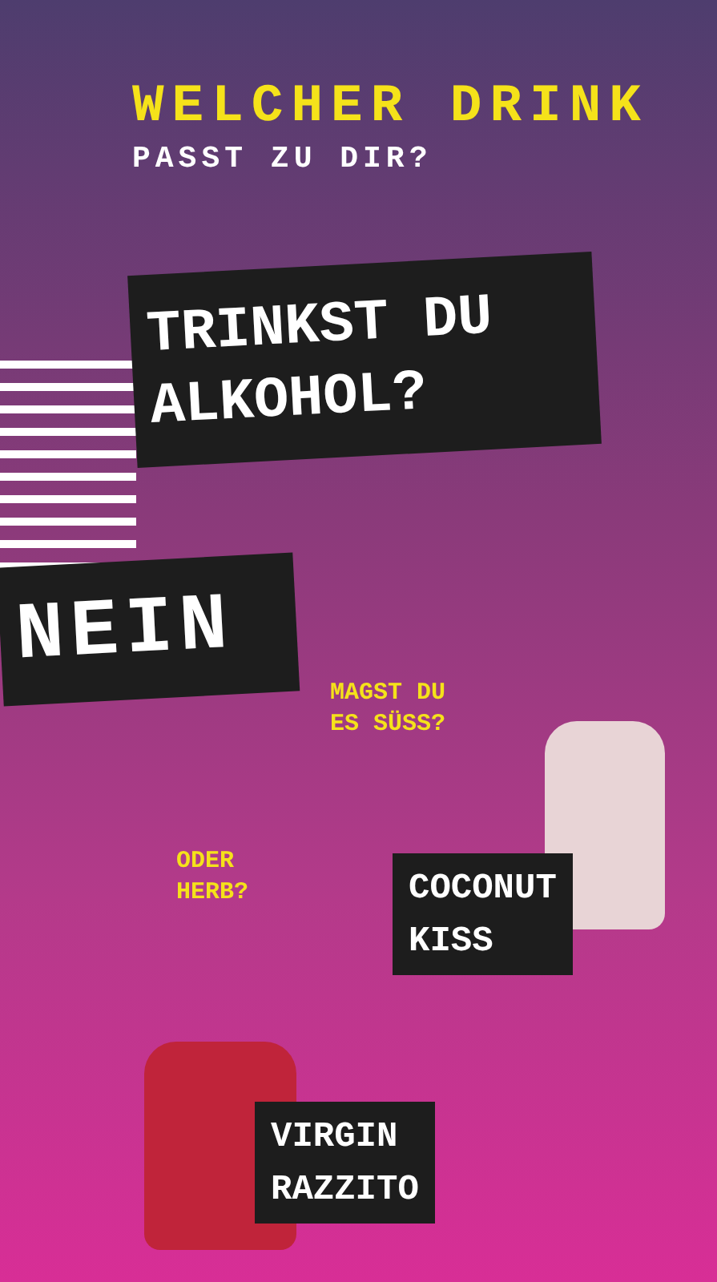WELCHER DRINK
PASST ZU DIR?
TRINKST DU ALKOHOL?
NEIN
MAGST DU
ES SÜSS?
ODER
HERB?
COCONUT
KISS
VIRGIN
RAZZITO